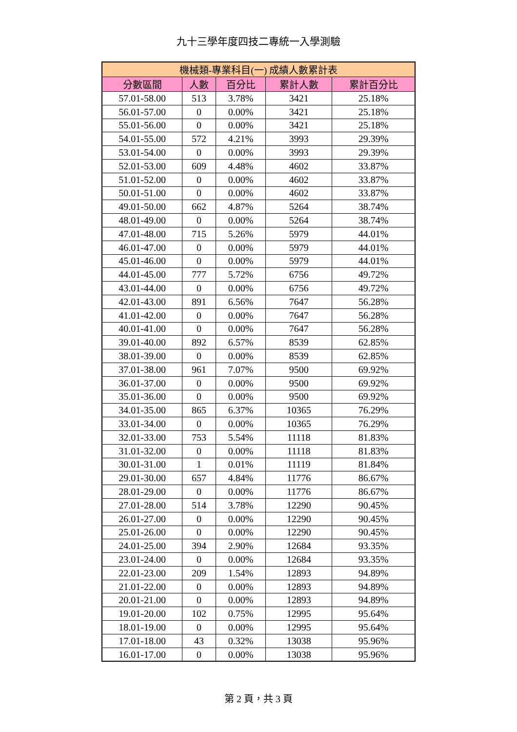九十三學年度四技二專統一入學測驗
| 機械類-專業科目(一) 成績人數累計表 | | | | |
| --- | --- | --- | --- | --- |
| 分數區間 | 人數 | 百分比 | 累計人數 | 累計百分比 |
| 57.01-58.00 | 513 | 3.78% | 3421 | 25.18% |
| 56.01-57.00 | 0 | 0.00% | 3421 | 25.18% |
| 55.01-56.00 | 0 | 0.00% | 3421 | 25.18% |
| 54.01-55.00 | 572 | 4.21% | 3993 | 29.39% |
| 53.01-54.00 | 0 | 0.00% | 3993 | 29.39% |
| 52.01-53.00 | 609 | 4.48% | 4602 | 33.87% |
| 51.01-52.00 | 0 | 0.00% | 4602 | 33.87% |
| 50.01-51.00 | 0 | 0.00% | 4602 | 33.87% |
| 49.01-50.00 | 662 | 4.87% | 5264 | 38.74% |
| 48.01-49.00 | 0 | 0.00% | 5264 | 38.74% |
| 47.01-48.00 | 715 | 5.26% | 5979 | 44.01% |
| 46.01-47.00 | 0 | 0.00% | 5979 | 44.01% |
| 45.01-46.00 | 0 | 0.00% | 5979 | 44.01% |
| 44.01-45.00 | 777 | 5.72% | 6756 | 49.72% |
| 43.01-44.00 | 0 | 0.00% | 6756 | 49.72% |
| 42.01-43.00 | 891 | 6.56% | 7647 | 56.28% |
| 41.01-42.00 | 0 | 0.00% | 7647 | 56.28% |
| 40.01-41.00 | 0 | 0.00% | 7647 | 56.28% |
| 39.01-40.00 | 892 | 6.57% | 8539 | 62.85% |
| 38.01-39.00 | 0 | 0.00% | 8539 | 62.85% |
| 37.01-38.00 | 961 | 7.07% | 9500 | 69.92% |
| 36.01-37.00 | 0 | 0.00% | 9500 | 69.92% |
| 35.01-36.00 | 0 | 0.00% | 9500 | 69.92% |
| 34.01-35.00 | 865 | 6.37% | 10365 | 76.29% |
| 33.01-34.00 | 0 | 0.00% | 10365 | 76.29% |
| 32.01-33.00 | 753 | 5.54% | 11118 | 81.83% |
| 31.01-32.00 | 0 | 0.00% | 11118 | 81.83% |
| 30.01-31.00 | 1 | 0.01% | 11119 | 81.84% |
| 29.01-30.00 | 657 | 4.84% | 11776 | 86.67% |
| 28.01-29.00 | 0 | 0.00% | 11776 | 86.67% |
| 27.01-28.00 | 514 | 3.78% | 12290 | 90.45% |
| 26.01-27.00 | 0 | 0.00% | 12290 | 90.45% |
| 25.01-26.00 | 0 | 0.00% | 12290 | 90.45% |
| 24.01-25.00 | 394 | 2.90% | 12684 | 93.35% |
| 23.01-24.00 | 0 | 0.00% | 12684 | 93.35% |
| 22.01-23.00 | 209 | 1.54% | 12893 | 94.89% |
| 21.01-22.00 | 0 | 0.00% | 12893 | 94.89% |
| 20.01-21.00 | 0 | 0.00% | 12893 | 94.89% |
| 19.01-20.00 | 102 | 0.75% | 12995 | 95.64% |
| 18.01-19.00 | 0 | 0.00% | 12995 | 95.64% |
| 17.01-18.00 | 43 | 0.32% | 13038 | 95.96% |
| 16.01-17.00 | 0 | 0.00% | 13038 | 95.96% |
第 2 頁，共 3 頁